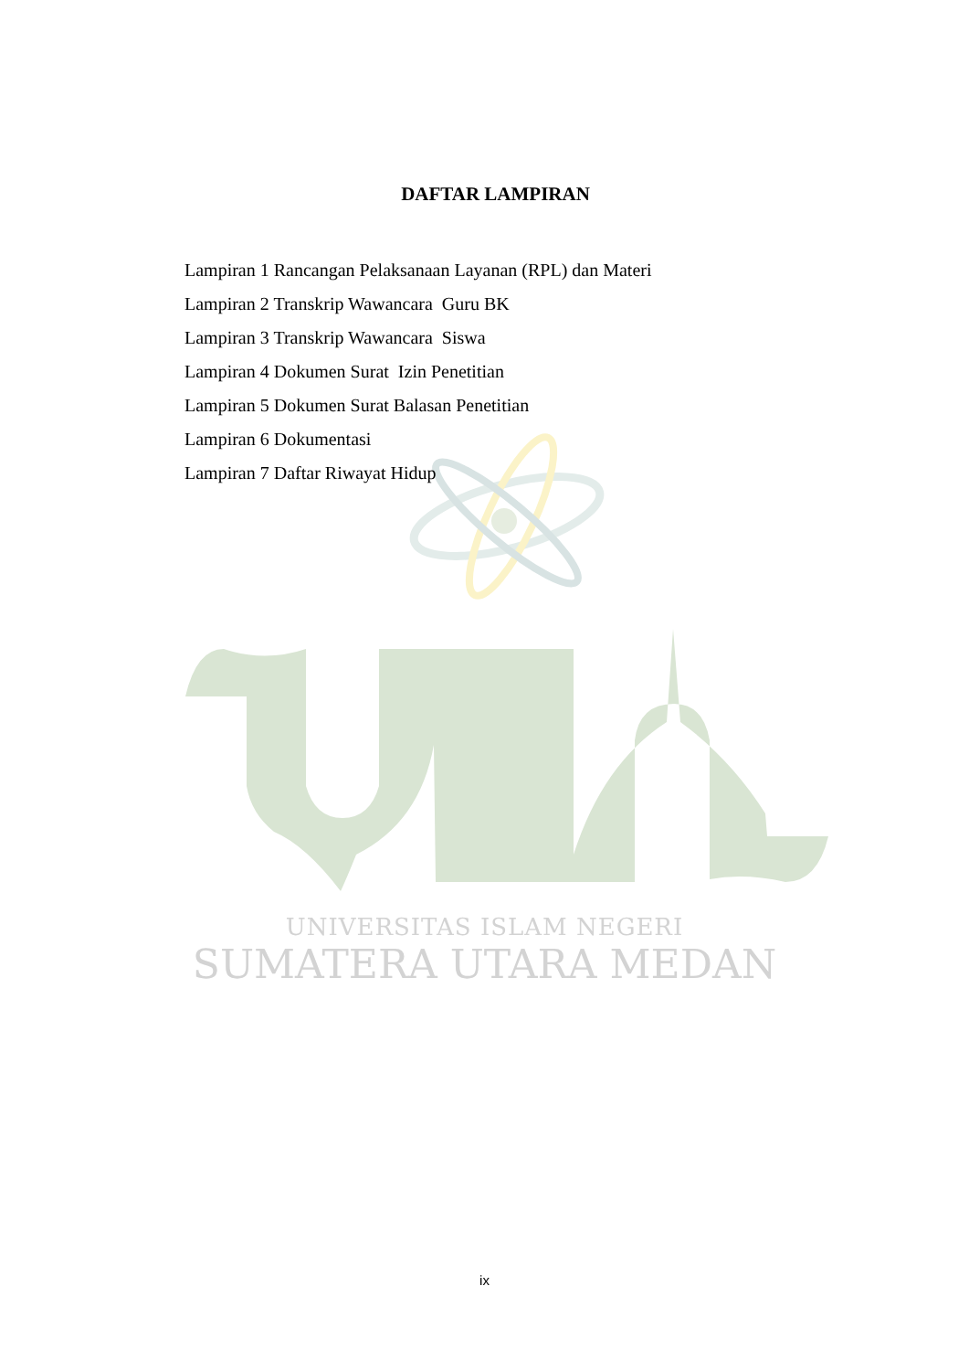DAFTAR LAMPIRAN
Lampiran 1 Rancangan Pelaksanaan Layanan (RPL) dan Materi
Lampiran 2 Transkrip Wawancara Guru BK
Lampiran 3 Transkrip Wawancara Siswa
Lampiran 4 Dokumen Surat Izin Penetitian
Lampiran 5 Dokumen Surat Balasan Penetitian
Lampiran 6 Dokumentasi
Lampiran 7 Daftar Riwayat Hidup
UNIVERSITAS ISLAM NEGERI
SUMATERA UTARA MEDAN
ix